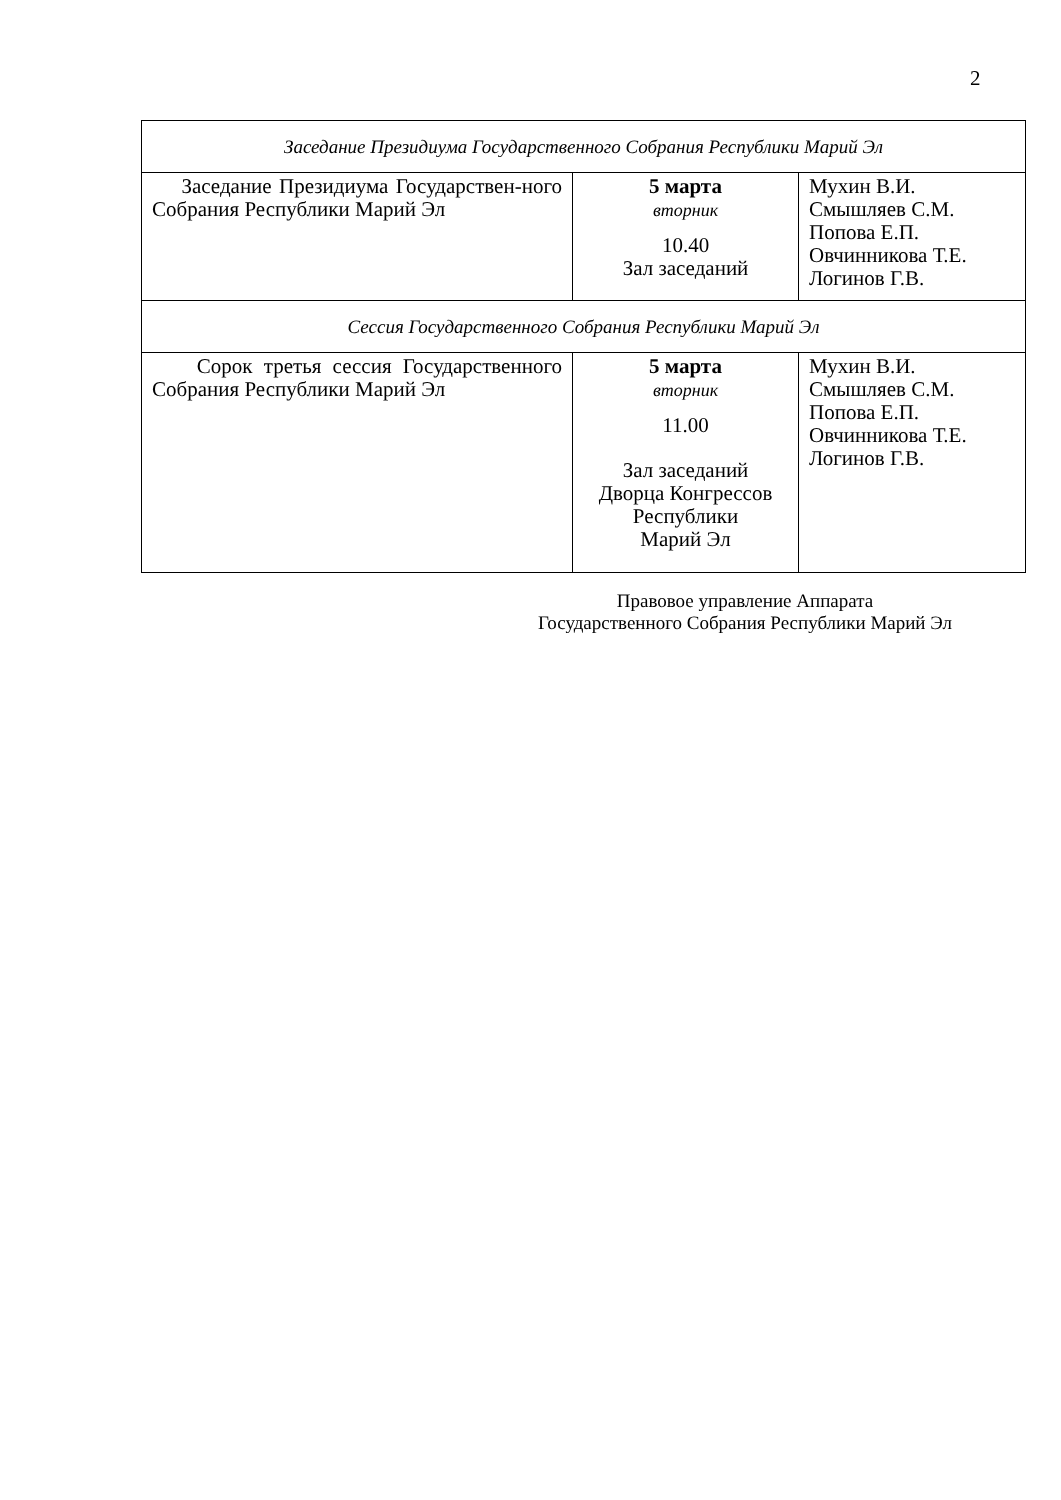2
| Заседание Президиума Государственного Собрания Республики Марий Эл | | |
| Заседание Президиума Государствен-ного Собрания Республики Марий Эл | 5 марта вторник 10.40 Зал заседаний | Мухин В.И. Смышляев С.М. Попова Е.П. Овчинникова Т.Е. Логинов Г.В. |
| Сессия Государственного Собрания Республики Марий Эл | | |
| Сорок третья сессия Государственного Собрания Республики Марий Эл | 5 марта вторник 11.00 Зал заседаний Дворца Конгрессов Республики Марий Эл | Мухин В.И. Смышляев С.М. Попова Е.П. Овчинникова Т.Е. Логинов Г.В. |
Правовое управление Аппарата
Государственного Собрания Республики Марий Эл